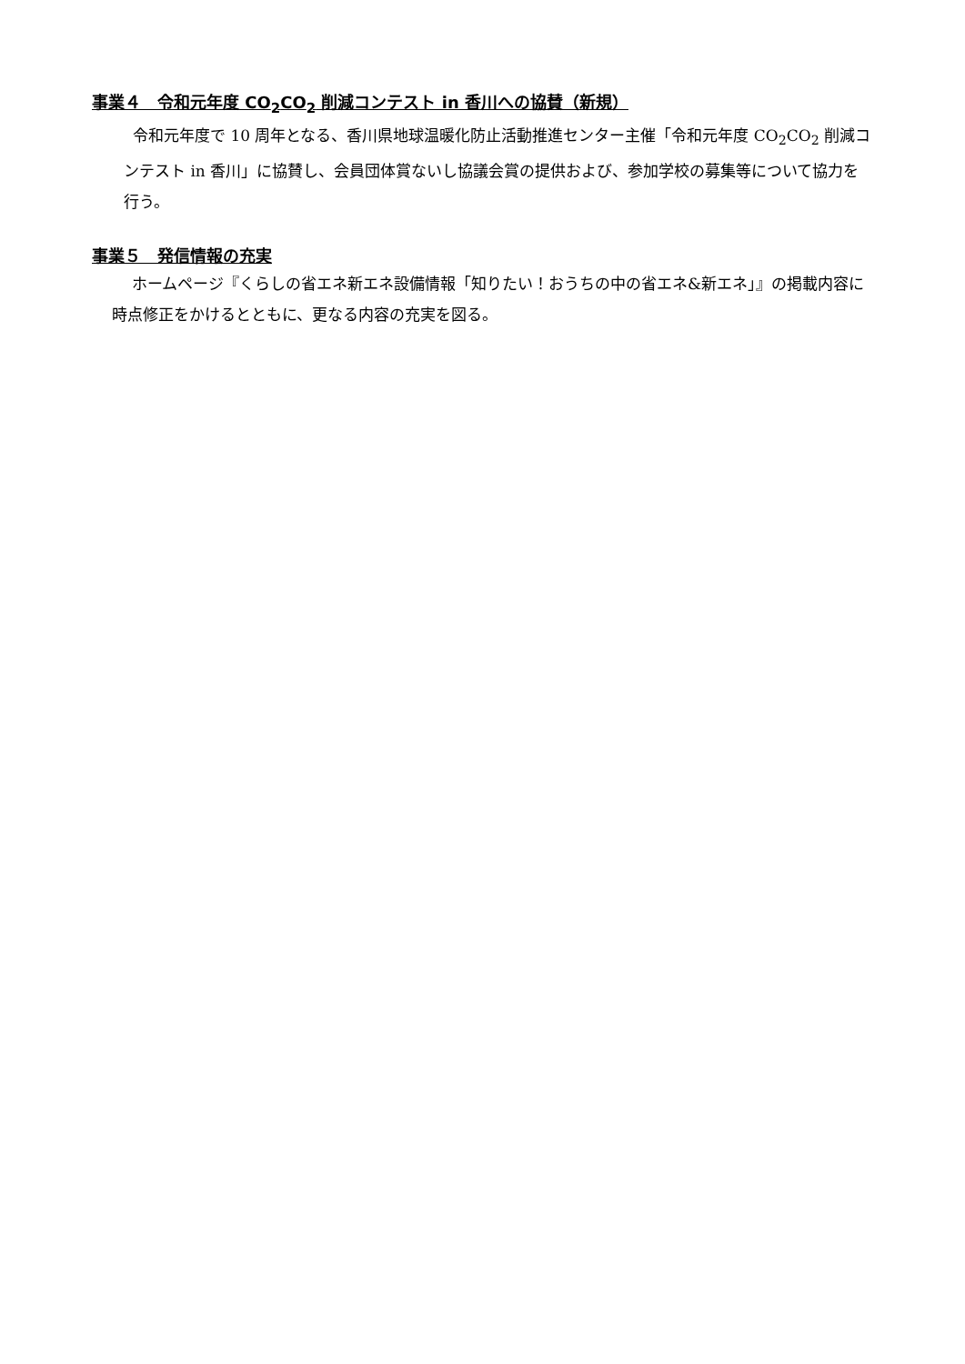事業４　令和元年度 CO<sub>2</sub>CO<sub>2</sub> 削減コンテスト in 香川への協賛（新規）
令和元年度で 10 周年となる、香川県地球温暖化防止活動推進センター主催「令和元年度 CO<sub>2</sub>CO<sub>2</sub> 削減コンテスト in 香川」に協賛し、会員団体賞ないし協議会賞の提供および、参加学校の募集等について協力を行う。
事業５　発信情報の充実
ホームページ『くらしの省エネ新エネ設備情報「知りたい！おうちの中の省エネ&新エネ」』の掲載内容に時点修正をかけるとともに、更なる内容の充実を図る。